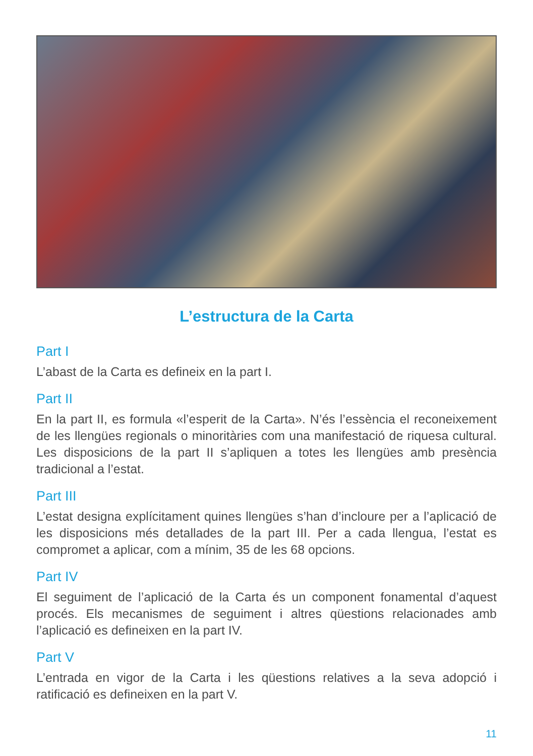L’estructura de la Carta
Part I
L’abast de la Carta es defineix en la part I.
Part II
En la part II, es formula «l’esperit de la Carta». N’és l’essència el reconeixement de les llengües regionals o minoritàries com una manifestació de riquesa cultural. Les disposicions de la part II s’apliquen a totes les llengües amb presència tradicional a l’estat.
Part III
L’estat designa explícitament quines llengües s’han d’incloure per a l’aplicació de les disposicions més detallades de la part III. Per a cada llengua, l’estat es compromet a aplicar, com a mínim, 35 de les 68 opcions.
Part IV
El seguiment de l’aplicació de la Carta és un component fonamental d’aquest procés. Els mecanismes de seguiment i altres qüestions relacionades amb l’aplicació es defineixen en la part IV.
Part V
L’entrada en vigor de la Carta i les qüestions relatives a la seva adopció i ratificació es defineixen en la part V.
11